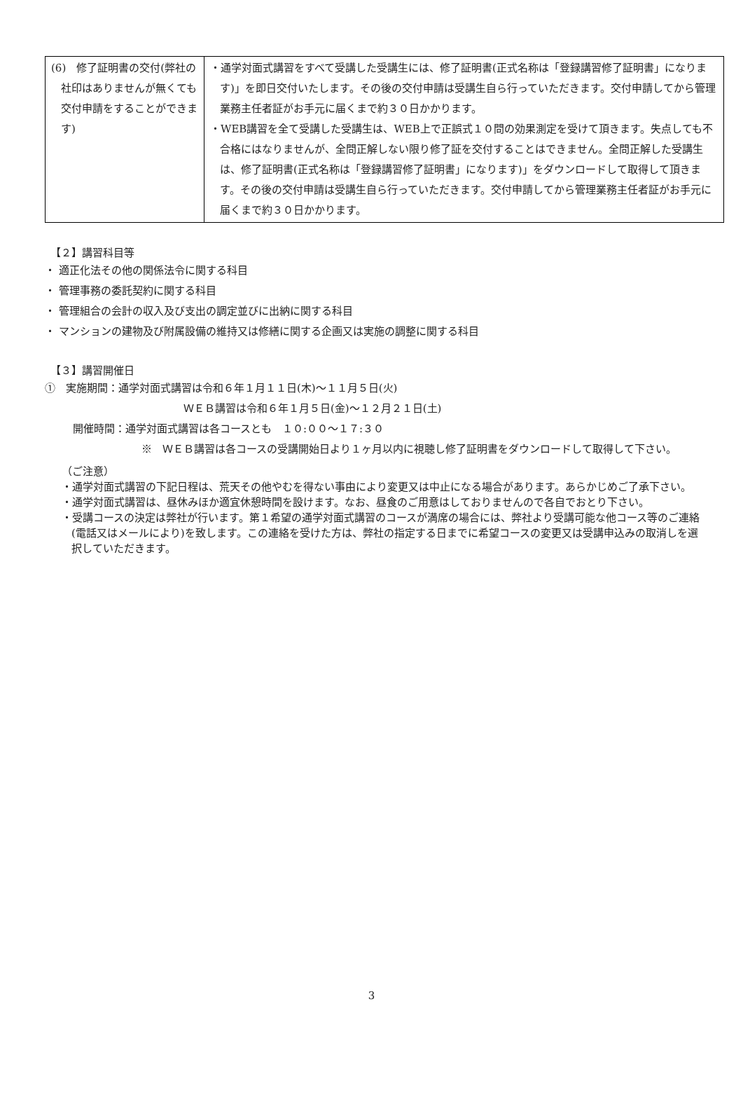| (6) 修了証明書の交付(弊社の社印はありませんが無くても交付申請をすることができます) | ・通学対面式講習をすべて受講した受講生には、修了証明書(正式名称は「登録講習修了証明書」になります)」を即日交付いたします。その後の交付申請は受講生自ら行っていただきます。交付申請してから管理業務主任者証がお手元に届くまで約３０日かかります。 ・WEB講習を全て受講した受講生は、WEB上で正誤式１０問の効果測定を受けて頂きます。失点しても不合格にはなりませんが、全問正解しない限り修了証を交付することはできません。全問正解した受講生は、修了証明書(正式名称は「登録講習修了証明書」になります)」をダウンロードして取得して頂きます。その後の交付申請は受講生自ら行っていただきます。交付申請してから管理業務主任者証がお手元に届くまで約３０日かかります。 |
【２】講習科目等
・ 適正化法その他の関係法令に関する科目
・ 管理事務の委託契約に関する科目
・ 管理組合の会計の収入及び支出の調定並びに出納に関する科目
・ マンションの建物及び附属設備の維持又は修繕に関する企画又は実施の調整に関する科目
【３】講習開催日
①　実施期間：通学対面式講習は令和６年１月１１日(木)～１１月５日(火)
ＷＥＢ講習は令和６年１月５日(金)～１２月２１日(土)
開催時間：通学対面式講習は各コースとも　１０:００～１７:３０
※　ＷＥＢ講習は各コースの受講開始日より１ヶ月以内に視聴し修了証明書をダウンロードして取得して下さい。
（ご注意）
・通学対面式講習の下記日程は、荒天その他やむを得ない事由により変更又は中止になる場合があります。あらかじめご了承下さい。
・通学対面式講習は、昼休みほか適宜休憩時間を設けます。なお、昼食のご用意はしておりませんので各自でおとり下さい。
・受講コースの決定は弊社が行います。第１希望の通学対面式講習のコースが満席の場合には、弊社より受講可能な他コース等のご連絡(電話又はメールにより)を致します。この連絡を受けた方は、弊社の指定する日までに希望コースの変更又は受講申込みの取消しを選択していただきます。
3